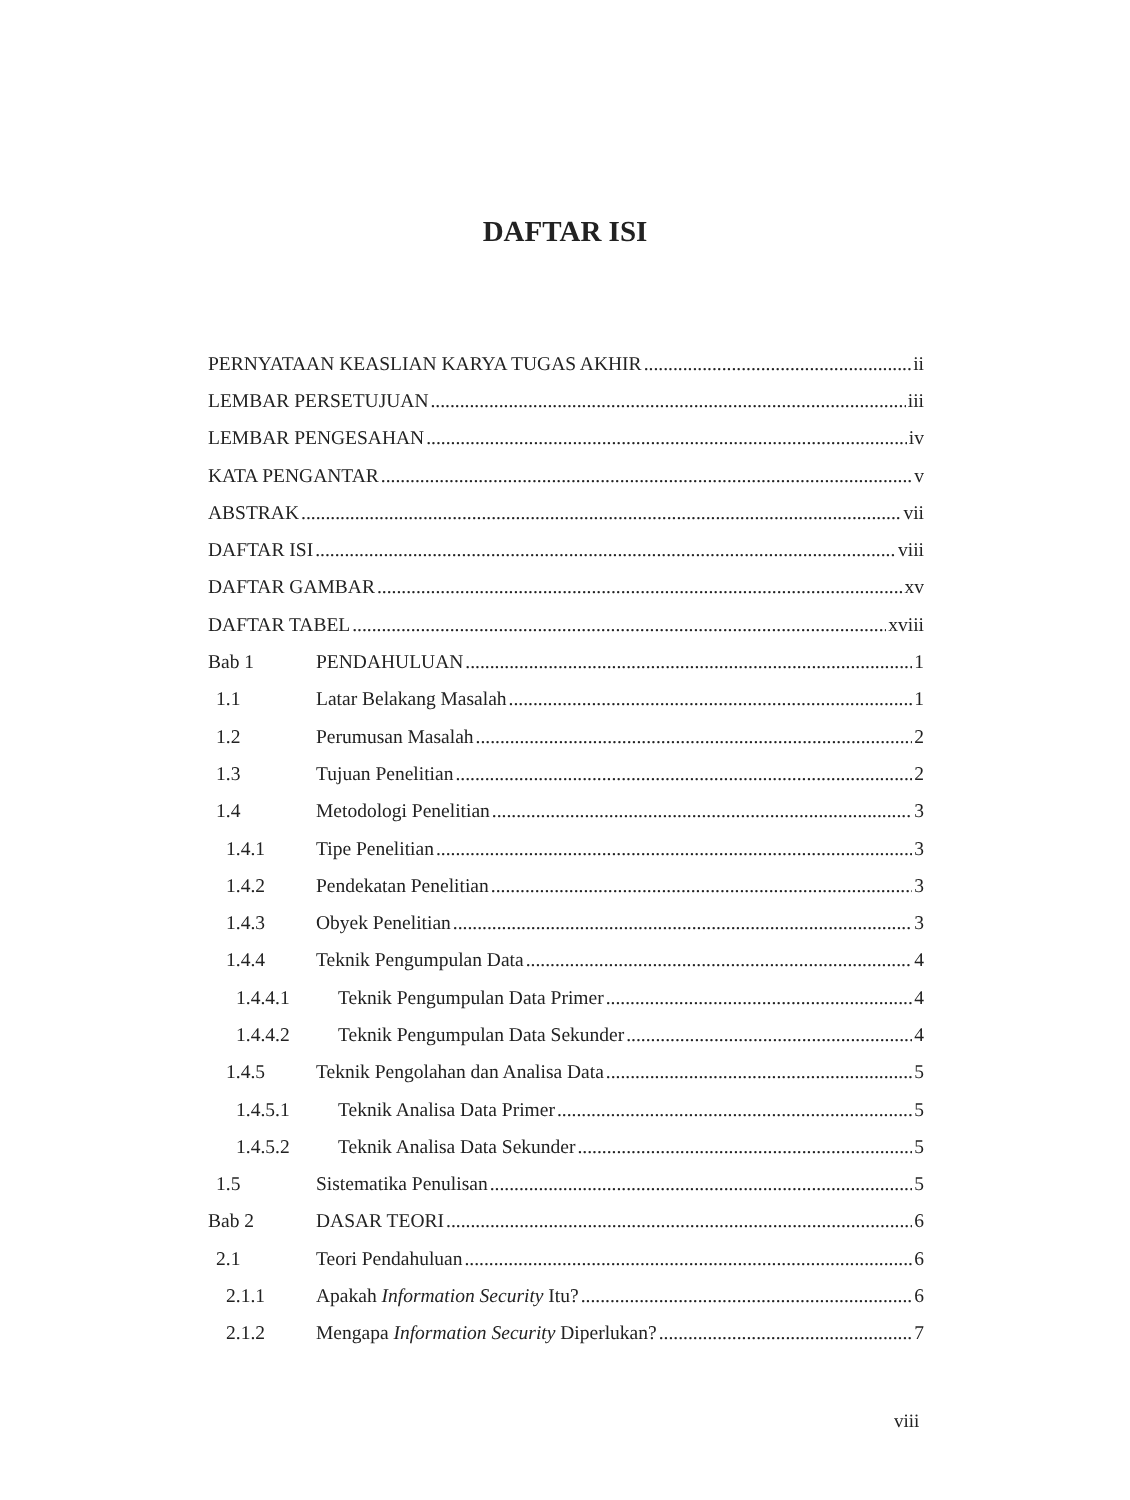DAFTAR ISI
PERNYATAAN KEASLIAN KARYA TUGAS AKHIR ii
LEMBAR PERSETUJUAN iii
LEMBAR PENGESAHAN iv
KATA PENGANTAR v
ABSTRAK vii
DAFTAR ISI viii
DAFTAR GAMBAR xv
DAFTAR TABEL xviii
Bab 1 PENDAHULUAN 1
1.1 Latar Belakang Masalah 1
1.2 Perumusan Masalah 2
1.3 Tujuan Penelitian 2
1.4 Metodologi Penelitian 3
1.4.1 Tipe Penelitian 3
1.4.2 Pendekatan Penelitian 3
1.4.3 Obyek Penelitian 3
1.4.4 Teknik Pengumpulan Data 4
1.4.4.1 Teknik Pengumpulan Data Primer 4
1.4.4.2 Teknik Pengumpulan Data Sekunder 4
1.4.5 Teknik Pengolahan dan Analisa Data 5
1.4.5.1 Teknik Analisa Data Primer 5
1.4.5.2 Teknik Analisa Data Sekunder 5
1.5 Sistematika Penulisan 5
Bab 2 DASAR TEORI 6
2.1 Teori Pendahuluan 6
2.1.1 Apakah Information Security Itu? 6
2.1.2 Mengapa Information Security Diperlukan? 7
viii